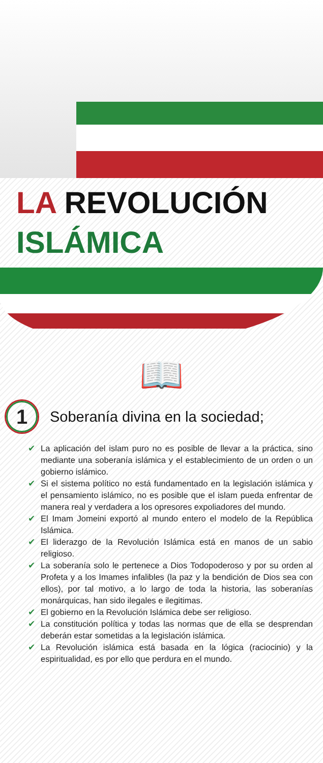LA REVOLUCIÓN
ISLÁMICA
📖
1
Soberanía divina en la sociedad;
✔ La aplicación del islam puro no es posible de llevar a la práctica, sino mediante una soberanía islámica y el establecimiento de un orden o un gobierno islámico.
✔ Si el sistema político no está fundamentado en la legislación islámica y el pensamiento islámico, no es posible que el islam pueda enfrentar de manera real y verdadera a los opresores expoliadores del mundo.
✔ El Imam Jomeini exportó al mundo entero el modelo de la República Islámica.
✔ El liderazgo de la Revolución Islámica está en manos de un sabio religioso.
✔ La soberanía solo le pertenece a Dios Todopoderoso y por su orden al Profeta y a los Imames infalibles (la paz y la bendición de Dios sea con ellos), por tal motivo, a lo largo de toda la historia, las soberanías monárquicas, han sido ilegales e ilegitimas.
✔ El gobierno en la Revolución Islámica debe ser religioso.
✔ La constitución política y todas las normas que de ella se desprendan deberán estar sometidas a la legislación islámica.
✔ La Revolución islámica está basada en la lógica (raciocinio) y la espiritualidad, es por ello que perdura en el mundo.